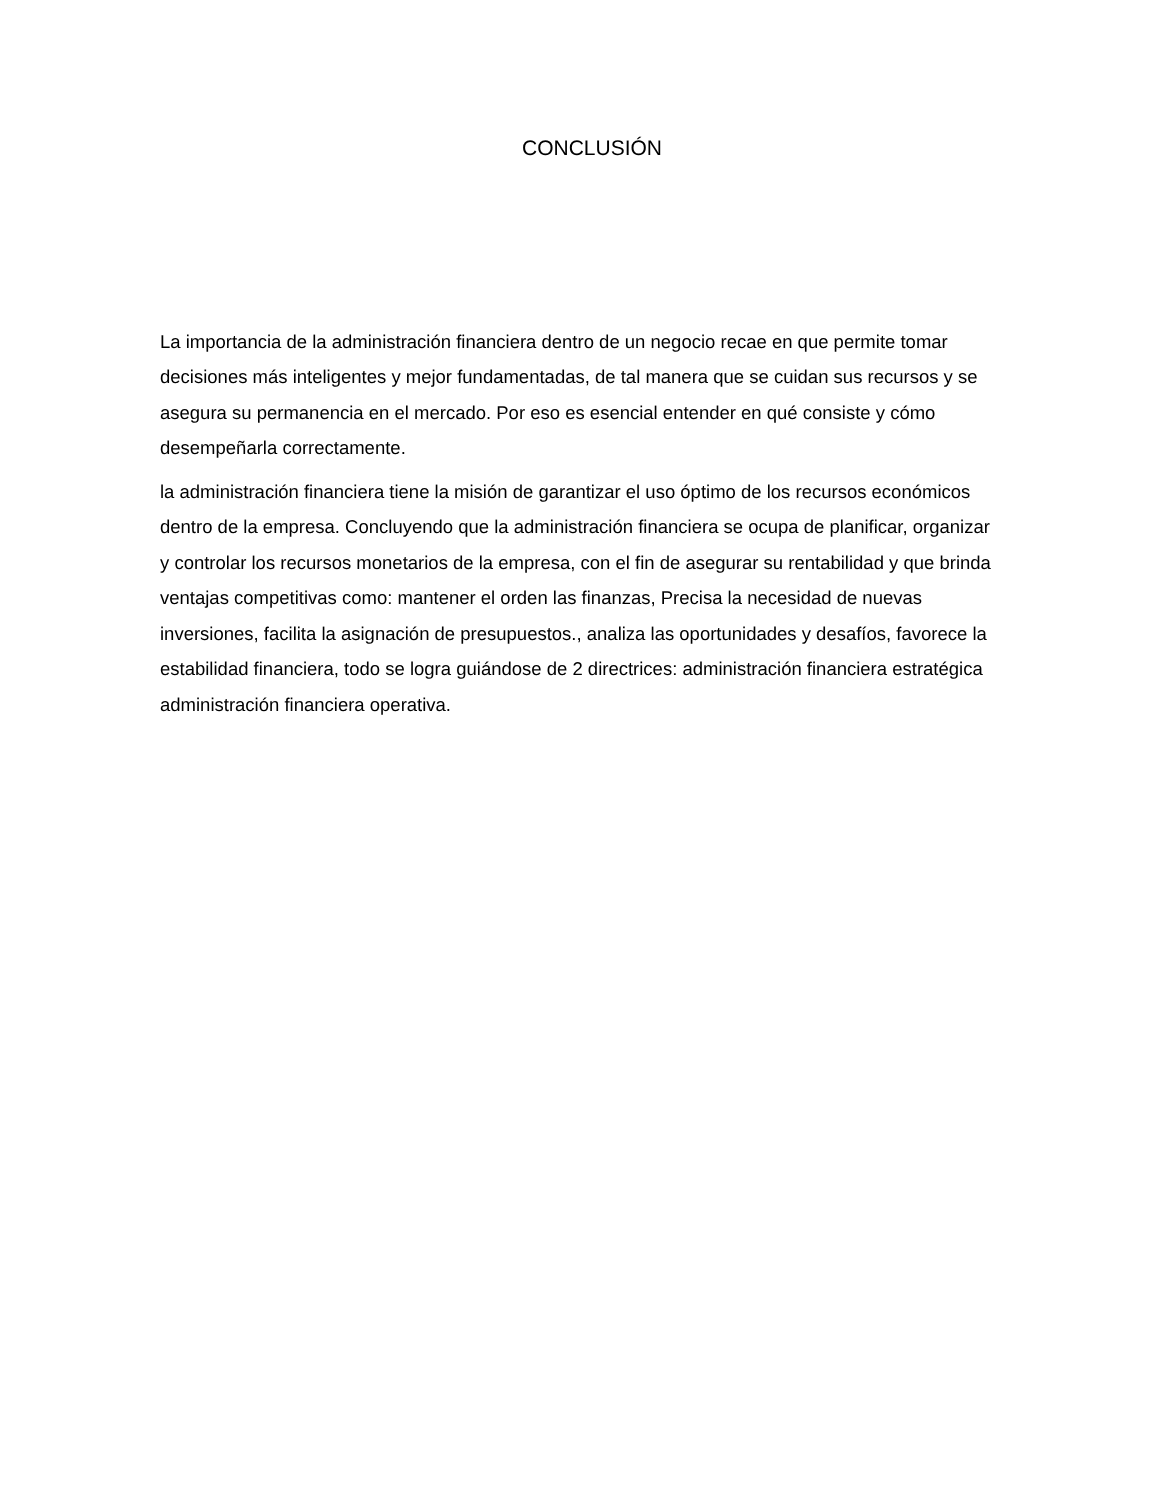CONCLUSIÓN
La importancia de la administración financiera dentro de un negocio recae en que permite tomar decisiones más inteligentes y mejor fundamentadas, de tal manera que se cuidan sus recursos y se asegura su permanencia en el mercado. Por eso es esencial entender en qué consiste y cómo desempeñarla correctamente.
la administración financiera tiene la misión de garantizar el uso óptimo de los recursos económicos dentro de la empresa. Concluyendo que la administración financiera se ocupa de planificar, organizar y controlar los recursos monetarios de la empresa, con el fin de asegurar su rentabilidad y que brinda ventajas competitivas como: mantener el orden las finanzas, Precisa la necesidad de nuevas inversiones, facilita la asignación de presupuestos., analiza las oportunidades y desafíos, favorece la estabilidad financiera, todo se logra guiándose de 2 directrices: administración financiera estratégica administración financiera operativa.